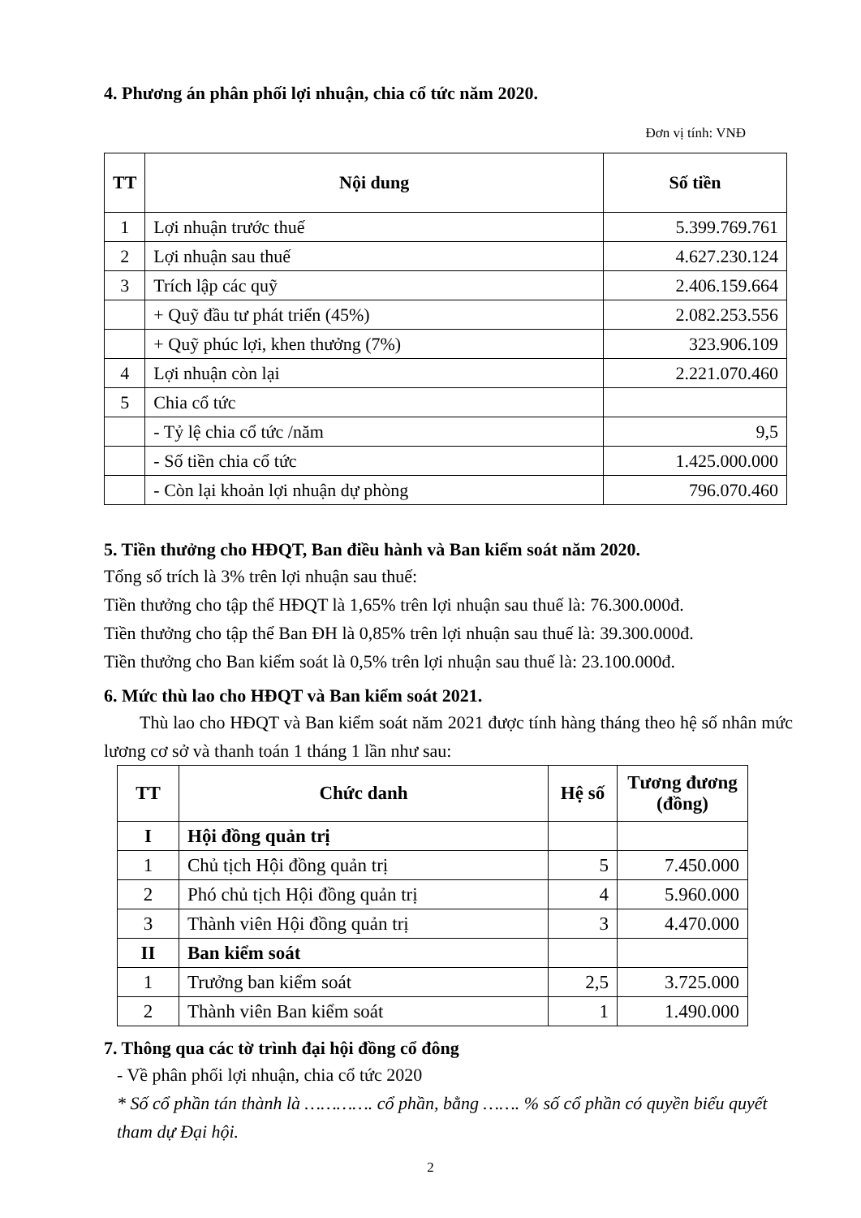4. Phương án phân phối lợi nhuận, chia cổ tức năm 2020.
Đơn vị tính: VNĐ
| TT | Nội dung | Số tiền |
| --- | --- | --- |
| 1 | Lợi nhuận trước thuế | 5.399.769.761 |
| 2 | Lợi nhuận sau thuế | 4.627.230.124 |
| 3 | Trích lập các quỹ | 2.406.159.664 |
| | + Quỹ đầu tư phát triển (45%) | 2.082.253.556 |
| | + Quỹ phúc lợi, khen thưởng (7%) | 323.906.109 |
| 4 | Lợi nhuận còn lại | 2.221.070.460 |
| 5 | Chia cổ tức | |
| | - Tỷ lệ chia cổ tức /năm | 9,5 |
| | - Số tiền chia cổ tức | 1.425.000.000 |
| | - Còn lại khoản lợi nhuận dự phòng | 796.070.460 |
5. Tiền thưởng cho HĐQT, Ban điều hành và Ban kiểm soát năm 2020.
Tổng số trích là 3% trên lợi nhuận sau thuế:
Tiền thưởng cho tập thể HĐQT là 1,65% trên lợi nhuận sau thuế là: 76.300.000đ.
Tiền thưởng cho tập thể Ban ĐH là 0,85% trên lợi nhuận sau thuế là: 39.300.000đ.
Tiền thưởng cho Ban kiểm soát là 0,5% trên lợi nhuận sau thuế là: 23.100.000đ.
6. Mức thù lao cho HĐQT và Ban kiểm soát 2021.
Thù lao cho HĐQT và Ban kiểm soát năm 2021 được tính hàng tháng theo hệ số nhân mức lương cơ sở và thanh toán 1 tháng 1 lần như sau:
| TT | Chức danh | Hệ số | Tương đương (đồng) |
| --- | --- | --- | --- |
| I | Hội đồng quản trị | | |
| 1 | Chủ tịch Hội đồng quản trị | 5 | 7.450.000 |
| 2 | Phó chủ tịch Hội đồng quản trị | 4 | 5.960.000 |
| 3 | Thành viên Hội đồng quản trị | 3 | 4.470.000 |
| II | Ban kiểm soát | | |
| 1 | Trưởng ban kiểm soát | 2,5 | 3.725.000 |
| 2 | Thành viên Ban kiểm soát | 1 | 1.490.000 |
7. Thông qua các tờ trình đại hội đồng cổ đông
- Về phân phối lợi nhuận, chia cổ tức 2020
* Số cổ phần tán thành là …………. cổ phần, bằng ……. % số cổ phần có quyền biểu quyết tham dự Đại hội.
2